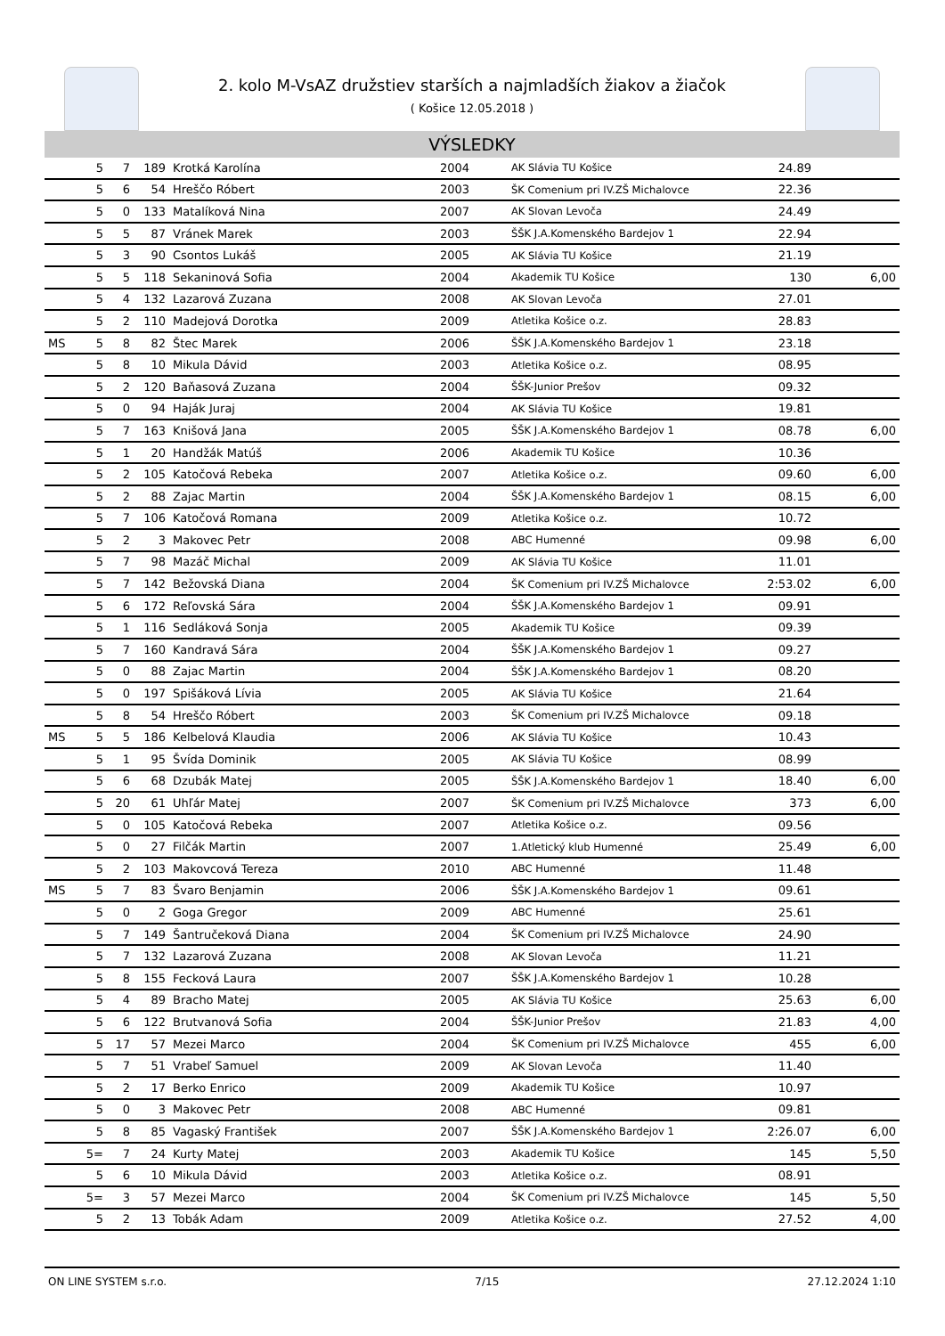2. kolo M-VsAZ družstiev starších a najmladších žiakov a žiačok
( Košice 12.05.2018 )
VÝSLEDKY
| | 5 | 7 | 189 | Krotká Karolína | 2004 | AK Slávia TU Košice | 24.89 | |
| | 5 | 6 | 54 | Hreščo Róbert | 2003 | ŠK Comenium pri IV.ZŠ Michalovce | 22.36 | |
| | 5 | 0 | 133 | Matalíková Nina | 2007 | AK Slovan Levoča | 24.49 | |
| | 5 | 5 | 87 | Vránek Marek | 2003 | ŠŠK J.A.Komenského Bardejov 1 | 22.94 | |
| | 5 | 3 | 90 | Csontos Lukáš | 2005 | AK Slávia TU Košice | 21.19 | |
| | 5 | 5 | 118 | Sekaninová Sofia | 2004 | Akademik TU Košice | 130 | 6,00 |
| | 5 | 4 | 132 | Lazarová Zuzana | 2008 | AK Slovan Levoča | 27.01 | |
| | 5 | 2 | 110 | Madejová Dorotka | 2009 | Atletika Košice o.z. | 28.83 | |
| MS | 5 | 8 | 82 | Štec Marek | 2006 | ŠŠK J.A.Komenského Bardejov 1 | 23.18 | |
| | 5 | 8 | 10 | Mikula Dávid | 2003 | Atletika Košice o.z. | 08.95 | |
| | 5 | 2 | 120 | Baňasová Zuzana | 2004 | ŠŠK-Junior Prešov | 09.32 | |
| | 5 | 0 | 94 | Haják Juraj | 2004 | AK Slávia TU Košice | 19.81 | |
| | 5 | 7 | 163 | Knišová Jana | 2005 | ŠŠK J.A.Komenského Bardejov 1 | 08.78 | 6,00 |
| | 5 | 1 | 20 | Handžák Matúš | 2006 | Akademik TU Košice | 10.36 | |
| | 5 | 2 | 105 | Katočová Rebeka | 2007 | Atletika Košice o.z. | 09.60 | 6,00 |
| | 5 | 2 | 88 | Zajac Martin | 2004 | ŠŠK J.A.Komenského Bardejov 1 | 08.15 | 6,00 |
| | 5 | 7 | 106 | Katočová Romana | 2009 | Atletika Košice o.z. | 10.72 | |
| | 5 | 2 | 3 | Makovec Petr | 2008 | ABC Humenné | 09.98 | 6,00 |
| | 5 | 7 | 98 | Mazáč Michal | 2009 | AK Slávia TU Košice | 11.01 | |
| | 5 | 7 | 142 | Bežovská Diana | 2004 | ŠK Comenium pri IV.ZŠ Michalovce | 2:53.02 | 6,00 |
| | 5 | 6 | 172 | Reľovská Sára | 2004 | ŠŠK J.A.Komenského Bardejov 1 | 09.91 | |
| | 5 | 1 | 116 | Sedláková Sonja | 2005 | Akademik TU Košice | 09.39 | |
| | 5 | 7 | 160 | Kandravá Sára | 2004 | ŠŠK J.A.Komenského Bardejov 1 | 09.27 | |
| | 5 | 0 | 88 | Zajac Martin | 2004 | ŠŠK J.A.Komenského Bardejov 1 | 08.20 | |
| | 5 | 0 | 197 | Spišáková Lívia | 2005 | AK Slávia TU Košice | 21.64 | |
| | 5 | 8 | 54 | Hreščo Róbert | 2003 | ŠK Comenium pri IV.ZŠ Michalovce | 09.18 | |
| MS | 5 | 5 | 186 | Kelbelová Klaudia | 2006 | AK Slávia TU Košice | 10.43 | |
| | 5 | 1 | 95 | Švída Dominik | 2005 | AK Slávia TU Košice | 08.99 | |
| | 5 | 6 | 68 | Dzubák Matej | 2005 | ŠŠK J.A.Komenského Bardejov 1 | 18.40 | 6,00 |
| | 5 | 20 | 61 | Uhľár Matej | 2007 | ŠK Comenium pri IV.ZŠ Michalovce | 373 | 6,00 |
| | 5 | 0 | 105 | Katočová Rebeka | 2007 | Atletika Košice o.z. | 09.56 | |
| | 5 | 0 | 27 | Filčák Martin | 2007 | 1.Atletický klub Humenné | 25.49 | 6,00 |
| | 5 | 2 | 103 | Makovcová Tereza | 2010 | ABC Humenné | 11.48 | |
| MS | 5 | 7 | 83 | Švaro Benjamin | 2006 | ŠŠK J.A.Komenského Bardejov 1 | 09.61 | |
| | 5 | 0 | 2 | Goga Gregor | 2009 | ABC Humenné | 25.61 | |
| | 5 | 7 | 149 | Šantručeková Diana | 2004 | ŠK Comenium pri IV.ZŠ Michalovce | 24.90 | |
| | 5 | 7 | 132 | Lazarová Zuzana | 2008 | AK Slovan Levoča | 11.21 | |
| | 5 | 8 | 155 | Fecková Laura | 2007 | ŠŠK J.A.Komenského Bardejov 1 | 10.28 | |
| | 5 | 4 | 89 | Bracho Matej | 2005 | AK Slávia TU Košice | 25.63 | 6,00 |
| | 5 | 6 | 122 | Brutvanová Sofia | 2004 | ŠŠK-Junior Prešov | 21.83 | 4,00 |
| | 5 | 17 | 57 | Mezei Marco | 2004 | ŠK Comenium pri IV.ZŠ Michalovce | 455 | 6,00 |
| | 5 | 7 | 51 | Vrabeľ Samuel | 2009 | AK Slovan Levoča | 11.40 | |
| | 5 | 2 | 17 | Berko Enrico | 2009 | Akademik TU Košice | 10.97 | |
| | 5 | 0 | 3 | Makovec Petr | 2008 | ABC Humenné | 09.81 | |
| | 5 | 8 | 85 | Vagaský František | 2007 | ŠŠK J.A.Komenského Bardejov 1 | 2:26.07 | 6,00 |
| | 5= | 7 | 24 | Kurty Matej | 2003 | Akademik TU Košice | 145 | 5,50 |
| | 5 | 6 | 10 | Mikula Dávid | 2003 | Atletika Košice o.z. | 08.91 | |
| | 5= | 3 | 57 | Mezei Marco | 2004 | ŠK Comenium pri IV.ZŠ Michalovce | 145 | 5,50 |
| | 5 | 2 | 13 | Tobák Adam | 2009 | Atletika Košice o.z. | 27.52 | 4,00 |
ON LINE SYSTEM s.r.o. 7/15 27.12.2024 1:10